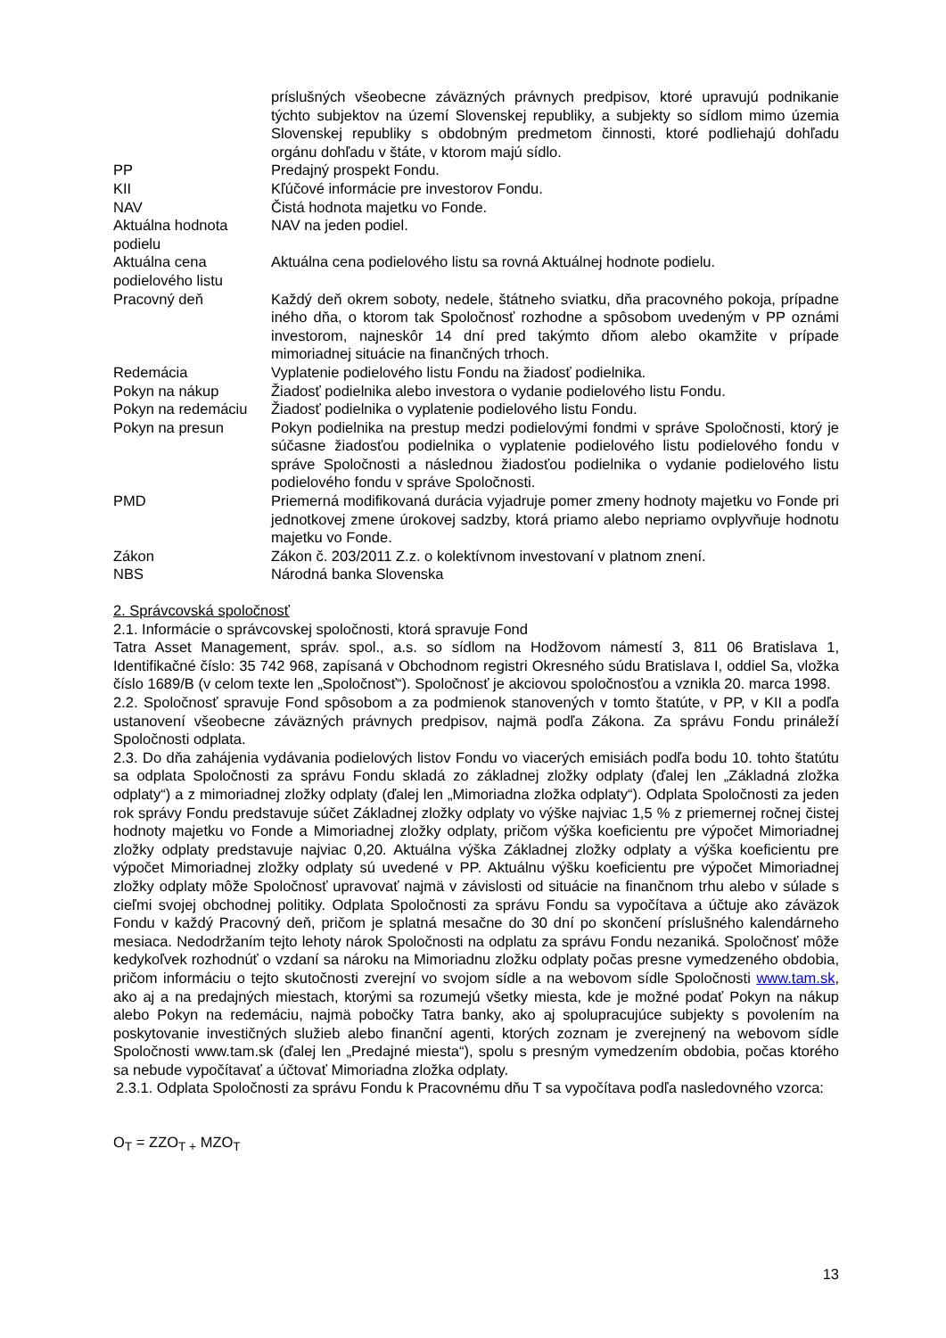| | príslušných všeobecne záväzných právnych predpisov, ktoré upravujú podnikanie týchto subjektov na území Slovenskej republiky, a subjekty so sídlom mimo územia Slovenskej republiky s obdobným predmetom činnosti, ktoré podliehajú dohľadu orgánu dohľadu v štáte, v ktorom majú sídlo. |
| PP | Predajný prospekt Fondu. |
| KII | Kľúčové informácie pre investorov Fondu. |
| NAV | Čistá hodnota majetku vo Fonde. |
| Aktuálna hodnota podielu | NAV na jeden podiel. |
| Aktuálna cena podielového listu | Aktuálna cena podielového listu sa rovná Aktuálnej hodnote podielu. |
| Pracovný deň | Každý deň okrem soboty, nedele, štátneho sviatku, dňa pracovného pokoja, prípadne iného dňa, o ktorom tak Spoločnosť rozhodne a spôsobom uvedeným v PP oznámi investorom, najneskôr 14 dní pred takýmto dňom alebo okamžite v prípade mimoriadnej situácie na finančných trhoch. |
| Redemácia | Vyplatenie podielového listu Fondu na žiadosť podielnika. |
| Pokyn na nákup | Žiadosť podielnika alebo investora o vydanie podielového listu Fondu. |
| Pokyn na redemáciu | Žiadosť podielnika o vyplatenie podielového listu Fondu. |
| Pokyn na presun | Pokyn podielnika na prestup medzi podielovými fondmi v správe Spoločnosti, ktorý je súčasne žiadosťou podielnika o vyplatenie podielového listu podielového fondu v správe Spoločnosti a následnou žiadosťou podielnika o vydanie podielového listu podielového fondu v správe Spoločnosti. |
| PMD | Priemerná modifikovaná durácia vyjadruje pomer zmeny hodnoty majetku vo Fonde pri jednotkovej zmene úrokovej sadzby, ktorá priamo alebo nepriamo ovplyvňuje hodnotu majetku vo Fonde. |
| Zákon | Zákon č. 203/2011 Z.z. o kolektívnom investovaní v platnom znení. |
| NBS | Národná banka Slovenska |
2. Správcovská spoločnosť
2.1. Informácie o správcovskej spoločnosti, ktorá spravuje Fond
Tatra Asset Management, správ. spol., a.s. so sídlom na Hodžovom námestí 3, 811 06 Bratislava 1, Identifikačné číslo: 35 742 968, zapísaná v Obchodnom registri Okresného súdu Bratislava I, oddiel Sa, vložka číslo 1689/B (v celom texte len „Spoločnosť“). Spoločnosť je akciovou spoločnosťou a vznikla 20. marca 1998.
2.2. Spoločnosť spravuje Fond spôsobom a za podmienok stanovených v tomto štatúte, v PP, v KII a podľa ustanovení všeobecne záväzných právnych predpisov, najmä podľa Zákona. Za správu Fondu prináleží Spoločnosti odplata.
2.3. Do dňa zahájenia vydávania podielových listov Fondu vo viacerých emisiách podľa bodu 10. tohto štatútu sa odplata Spoločnosti za správu Fondu skladá zo základnej zložky odplaty (ďalej len „Základná zložka odplaty“) a z mimoriadnej zložky odplaty (ďalej len „Mimoriadna zložka odplaty“). Odplata Spoločnosti za jeden rok správy Fondu predstavuje súčet Základnej zložky odplaty vo výške najviac 1,5 % z priemernej ročnej čistej hodnoty majetku vo Fonde a Mimoriadnej zložky odplaty, pričom výška koeficientu pre výpočet Mimoriadnej zložky odplaty predstavuje najviac 0,20. Aktuálna výška Základnej zložky odplaty a výška koeficientu pre výpočet Mimoriadnej zložky odplaty sú uvedené v PP. Aktuálnu výšku koeficientu pre výpočet Mimoriadnej zložky odplaty môže Spoločnosť upravovať najmä v závislosti od situácie na finančnom trhu alebo v súlade s cieľmi svojej obchodnej politiky. Odplata Spoločnosti za správu Fondu sa vypočítava a účtuje ako záväzok Fondu v každý Pracovný deň, pričom je splatná mesačne do 30 dní po skončení príslušného kalendárneho mesiaca. Nedodržaním tejto lehoty nárok Spoločnosti na odplatu za správu Fondu nezaniká. Spoločnosť môže kedykoľvek rozhodnúť o vzdaní sa nároku na Mimoriadnu zložku odplaty počas presne vymedzeného obdobia, pričom informáciu o tejto skutočnosti zverejní vo svojom sídle a na webovom sídle Spoločnosti www.tam.sk, ako aj a na predajných miestach, ktorými sa rozumejú všetky miesta, kde je možné podať Pokyn na nákup alebo Pokyn na redemáciu, najmä pobočky Tatra banky, ako aj spolupracujúce subjekty s povolením na poskytovanie investičných služieb alebo finanční agenti, ktorých zoznam je zverejnený na webovom sídle Spoločnosti www.tam.sk (ďalej len „Predajné miesta“), spolu s presným vymedzením obdobia, počas ktorého sa nebude vypočítavať a účtovať Mimoriadna zložka odplaty.
2.3.1. Odplata Spoločnosti za správu Fondu k Pracovnému dňu T sa vypočítava podľa nasledovného vzorca:
O<sub>T</sub> = ZZO<sub>T +</sub> MZO<sub>T</sub>
13